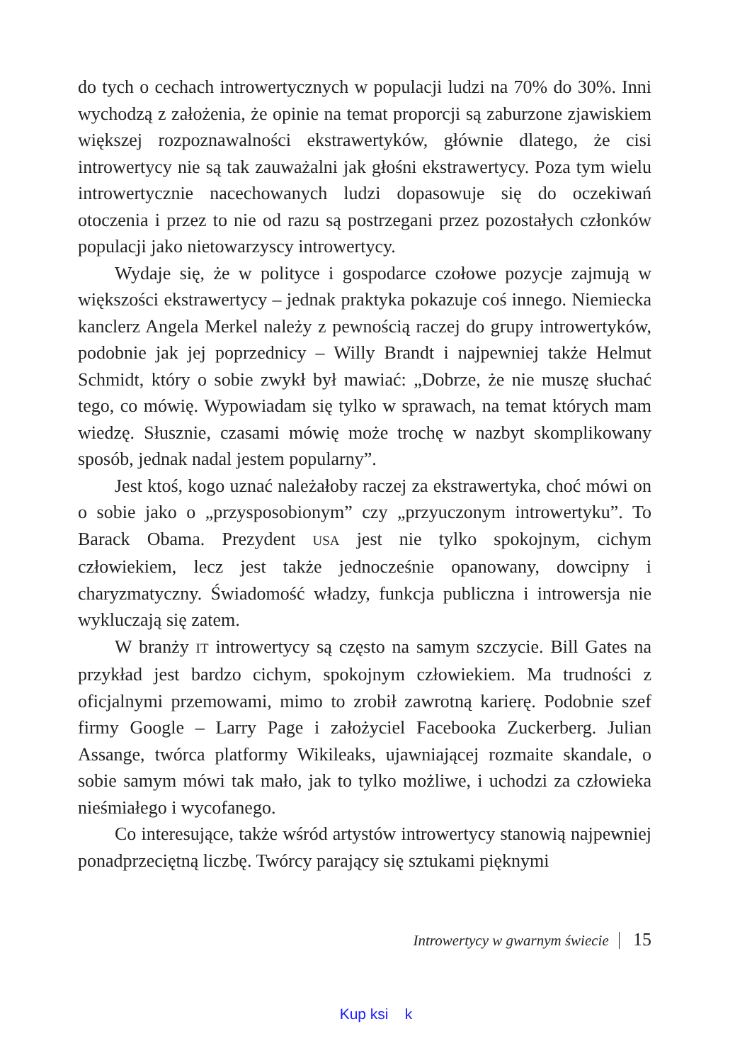do tych o cechach introwertycznych w populacji ludzi na 70% do 30%. Inni wychodzą z założenia, że opinie na temat proporcji są zaburzone zjawiskiem większej rozpoznawalności ekstrawertyków, głównie dlatego, że cisi introwertycy nie są tak zauważalni jak głośni ekstrawertycy. Poza tym wielu introwertycznie nacechowanych ludzi dopasowuje się do oczekiwań otoczenia i przez to nie od razu są postrzegani przez pozostałych członków populacji jako nietowarzyscy introwertycy.
Wydaje się, że w polityce i gospodarce czołowe pozycje zajmują w większości ekstrawertycy – jednak praktyka pokazuje coś innego. Niemiecka kanclerz Angela Merkel należy z pewnością raczej do grupy introwertyków, podobnie jak jej poprzednicy – Willy Brandt i najpewniej także Helmut Schmidt, który o sobie zwykł był mawiać: „Dobrze, że nie muszę słuchać tego, co mówię. Wypowiadam się tylko w sprawach, na temat których mam wiedzę. Słusznie, czasami mówię może trochę w nazbyt skomplikowany sposób, jednak nadal jestem popularny”.
Jest ktoś, kogo uznać należałoby raczej za ekstrawertyka, choć mówi on o sobie jako o „przysposobionym” czy „przyuczonym introwertyku”. To Barack Obama. Prezydent USA jest nie tylko spokojnym, cichym człowiekiem, lecz jest także jednocześnie opanowany, dowcipny i charyzmatyczny. Świadomość władzy, funkcja publiczna i introwersja nie wykluczają się zatem.
W branży IT introwertycy są często na samym szczycie. Bill Gates na przykład jest bardzo cichym, spokojnym człowiekiem. Ma trudności z oficjalnymi przemowami, mimo to zrobił zawrotną karierę. Podobnie szef firmy Google – Larry Page i założyciel Facebooka Zuckerberg. Julian Assange, twórca platformy Wikileaks, ujawniającej rozmaite skandale, o sobie samym mówi tak mało, jak to tylko możliwe, i uchodzi za człowieka nieśmiałego i wycofanego.
Co interesujące, także wśród artystów introwertycy stanowią najpewniej ponadprzeciętną liczbę. Twórcy parający się sztukami pięknymi
Introwertycy w gwarnym świecie 15
Kup ksi k